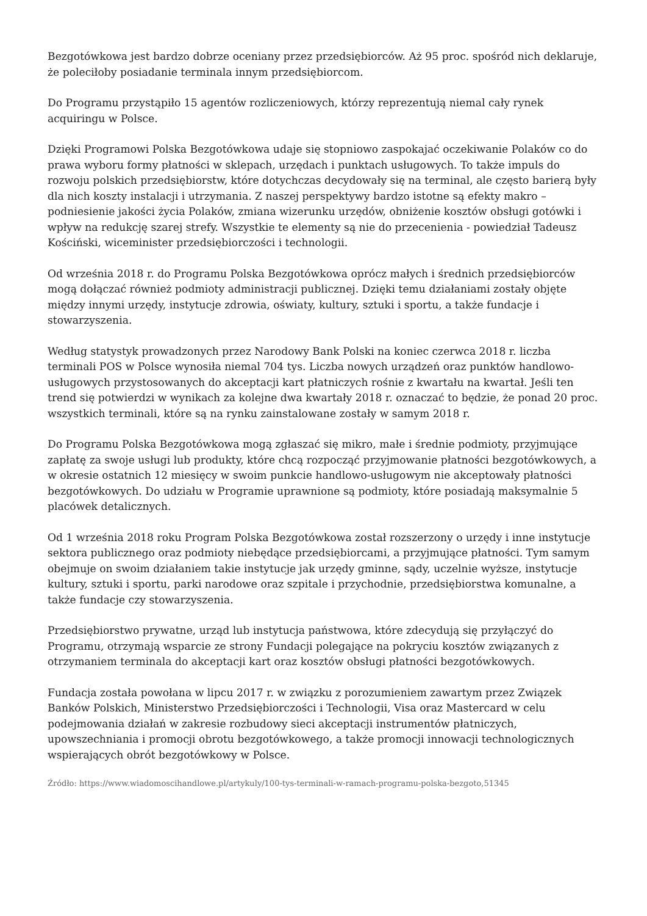Bezgotówkowa jest bardzo dobrze oceniany przez przedsiębiorców. Aż 95 proc. spośród nich deklaruje, że poleciłoby posiadanie terminala innym przedsiębiorcom.
Do Programu przystąpiło 15 agentów rozliczeniowych, którzy reprezentują niemal cały rynek acquiringu w Polsce.
Dzięki Programowi Polska Bezgotówkowa udaje się stopniowo zaspokajać oczekiwanie Polaków co do prawa wyboru formy płatności w sklepach, urzędach i punktach usługowych. To także impuls do rozwoju polskich przedsiębiorstw, które dotychczas decydowały się na terminal, ale często barierą były dla nich koszty instalacji i utrzymania. Z naszej perspektywy bardzo istotne są efekty makro – podniesienie jakości życia Polaków, zmiana wizerunku urzędów, obniżenie kosztów obsługi gotówki i wpływ na redukcję szarej strefy. Wszystkie te elementy są nie do przecenienia - powiedział Tadeusz Kościński, wiceminister przedsiębiorczości i technologii.
Od września 2018 r. do Programu Polska Bezgotówkowa oprócz małych i średnich przedsiębiorców mogą dołączać również podmioty administracji publicznej. Dzięki temu działaniami zostały objęte między innymi urzędy, instytucje zdrowia, oświaty, kultury, sztuki i sportu, a także fundacje i stowarzyszenia.
Według statystyk prowadzonych przez Narodowy Bank Polski na koniec czerwca 2018 r. liczba terminali POS w Polsce wynosiła niemal 704 tys. Liczba nowych urządzeń oraz punktów handlowo-usługowych przystosowanych do akceptacji kart płatniczych rośnie z kwartału na kwartał. Jeśli ten trend się potwierdzi w wynikach za kolejne dwa kwartały 2018 r. oznaczać to będzie, że ponad 20 proc. wszystkich terminali, które są na rynku zainstalowane zostały w samym 2018 r.
Do Programu Polska Bezgotówkowa mogą zgłaszać się mikro, małe i średnie podmioty, przyjmujące zapłatę za swoje usługi lub produkty, które chcą rozpocząć przyjmowanie płatności bezgotówkowych, a w okresie ostatnich 12 miesięcy w swoim punkcie handlowo-usługowym nie akceptowały płatności bezgotówkowych. Do udziału w Programie uprawnione są podmioty, które posiadają maksymalnie 5 placówek detalicznych.
Od 1 września 2018 roku Program Polska Bezgotówkowa został rozszerzony o urzędy i inne instytucje sektora publicznego oraz podmioty niebędące przedsiębiorcami, a przyjmujące płatności. Tym samym obejmuje on swoim działaniem takie instytucje jak urzędy gminne, sądy, uczelnie wyższe, instytucje kultury, sztuki i sportu, parki narodowe oraz szpitale i przychodnie, przedsiębiorstwa komunalne, a także fundacje czy stowarzyszenia.
Przedsiębiorstwo prywatne, urząd lub instytucja państwowa, które zdecydują się przyłączyć do Programu, otrzymają wsparcie ze strony Fundacji polegające na pokryciu kosztów związanych z otrzymaniem terminala do akceptacji kart oraz kosztów obsługi płatności bezgotówkowych.
Fundacja została powołana w lipcu 2017 r. w związku z porozumieniem zawartym przez Związek Banków Polskich, Ministerstwo Przedsiębiorczości i Technologii, Visa oraz Mastercard w celu podejmowania działań w zakresie rozbudowy sieci akceptacji instrumentów płatniczych, upowszechniania i promocji obrotu bezgotówkowego, a także promocji innowacji technologicznych wspierających obrót bezgotówkowy w Polsce.
Źródło: https://www.wiadomoscihandlowe.pl/artykuly/100-tys-terminali-w-ramach-programu-polska-bezgoto,51345